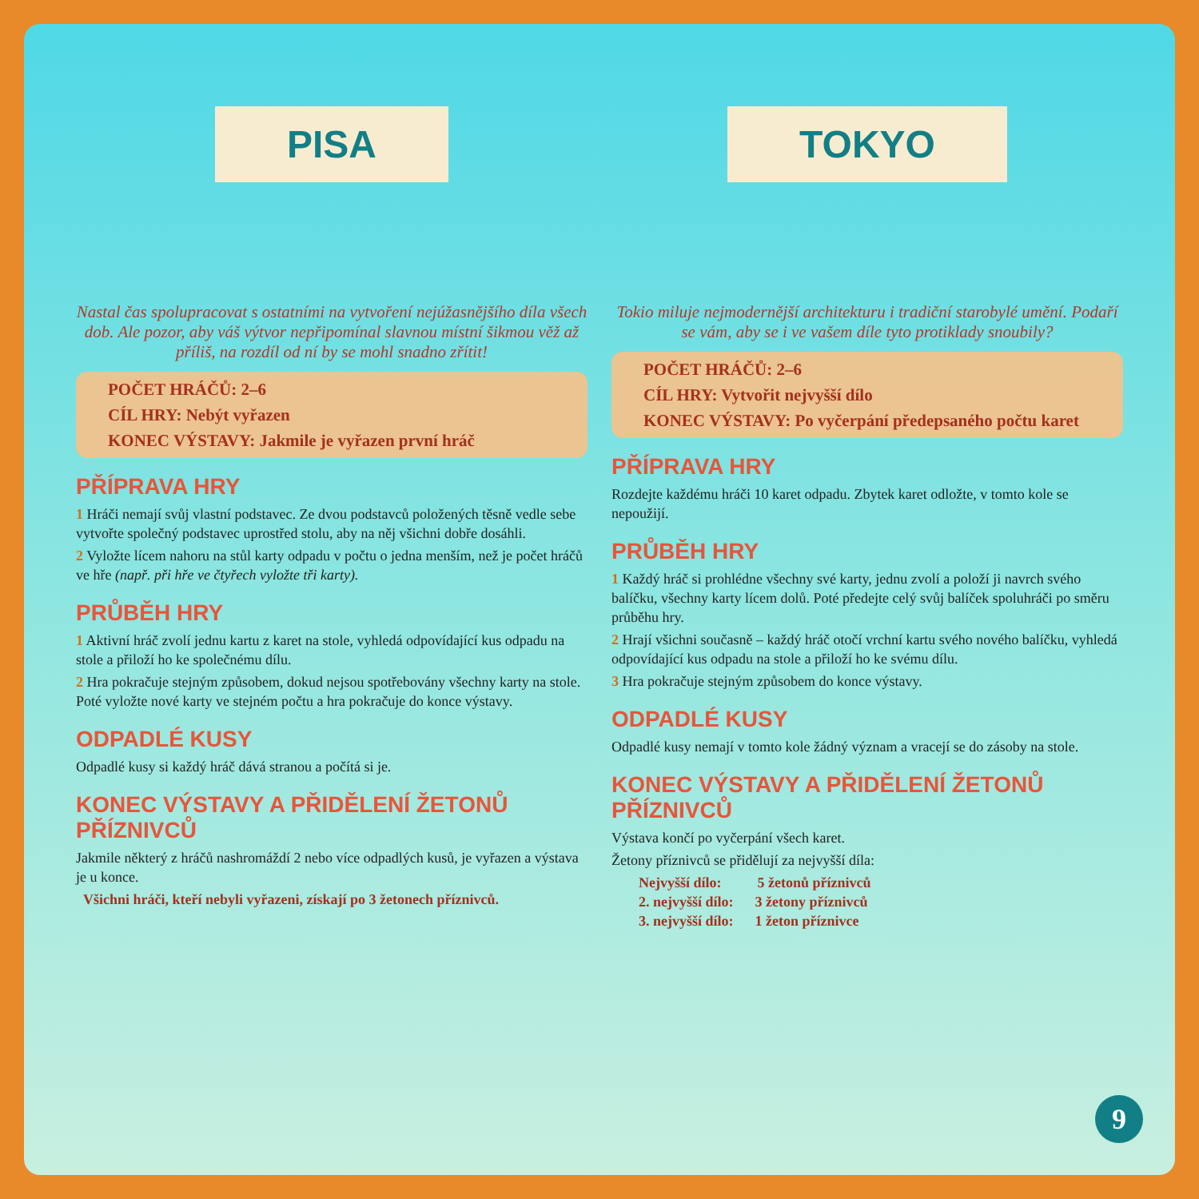PISA
Nastal čas spolupracovat s ostatními na vytvoření nejúžasnějšího díla všech dob. Ale pozor, aby váš výtvor nepřipomínal slavnou místní šikmou věž až příliš, na rozdíl od ní by se mohl snadno zřítit!
POČET HRÁČŮ: 2–6
CÍL HRY: Nebýt vyřazen
KONEC VÝSTAVY: Jakmile je vyřazen první hráč
PŘÍPRAVA HRY
1 Hráči nemají svůj vlastní podstavec. Ze dvou podstavců položených těsně vedle sebe vytvořte společný podstavec uprostřed stolu, aby na něj všichni dobře dosáhli.
2 Vyložte lícem nahoru na stůl karty odpadu v počtu o jedna menším, než je počet hráčů ve hře (např. při hře ve čtyřech vyložte tři karty).
PRŮBĚH HRY
1 Aktivní hráč zvolí jednu kartu z karet na stole, vyhledá odpovídající kus odpadu na stole a přiloží ho ke společnému dílu.
2 Hra pokračuje stejným způsobem, dokud nejsou spotřebovány všechny karty na stole. Poté vyložte nové karty ve stejném počtu a hra pokračuje do konce výstavy.
ODPADLÉ KUSY
Odpadlé kusy si každý hráč dává stranou a počítá si je.
KONEC VÝSTAVY A PŘIDĚLENÍ ŽETONŮ PŘÍZNIVCŮ
Jakmile některý z hráčů nashromáždí 2 nebo více odpadlých kusů, je vyřazen a výstava je u konce.
Všichni hráči, kteří nebyli vyřazeni, získají po 3 žetonech příznivců.
TOKYO
Tokio miluje nejmodernější architekturu i tradiční starobylé umění. Podaří se vám, aby se i ve vašem díle tyto protiklady snoubily?
POČET HRÁČŮ: 2–6
CÍL HRY: Vytvořit nejvyšší dílo
KONEC VÝSTAVY: Po vyčerpání předepsaného počtu karet
PŘÍPRAVA HRY
Rozdejte každému hráči 10 karet odpadu. Zbytek karet odložte, v tomto kole se nepoužijí.
PRŮBĚH HRY
1 Každý hráč si prohlédne všechny své karty, jednu zvolí a položí ji navrch svého balíčku, všechny karty lícem dolů. Poté předejte celý svůj balíček spoluhráči po směru průběhu hry.
2 Hrají všichni současně – každý hráč otočí vrchní kartu svého nového balíčku, vyhledá odpovídající kus odpadu na stole a přiloží ho ke svému dílu.
3 Hra pokračuje stejným způsobem do konce výstavy.
ODPADLÉ KUSY
Odpadlé kusy nemají v tomto kole žádný význam a vracejí se do zásoby na stole.
KONEC VÝSTAVY A PŘIDĚLENÍ ŽETONŮ PŘÍZNIVCŮ
Výstava končí po vyčerpání všech karet.
Žetony příznivců se přidělují za nejvyšší díla:
Nejvyšší dílo: 5 žetonů příznivců
2. nejvyšší dílo: 3 žetony příznivců
3. nejvyšší dílo: 1 žeton příznivce
9